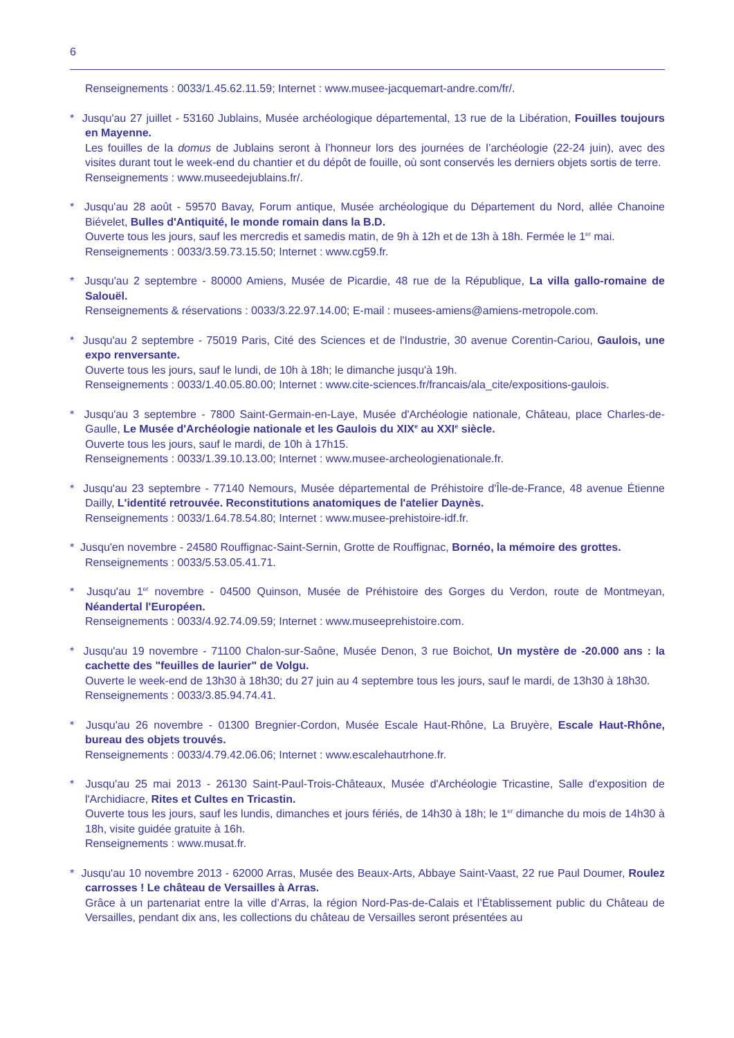6
Renseignements : 0033/1.45.62.11.59; Internet : www.musee-jacquemart-andre.com/fr/.
* Jusqu'au 27 juillet - 53160 Jublains, Musée archéologique départemental, 13 rue de la Libération, Fouilles toujours en Mayenne.
Les fouilles de la domus de Jublains seront à l’honneur lors des journées de l’archéologie (22-24 juin), avec des visites durant tout le week-end du chantier et du dépôt de fouille, où sont conservés les derniers objets sortis de terre.
Renseignements : www.museedejublains.fr/.
* Jusqu'au 28 août - 59570 Bavay, Forum antique, Musée archéologique du Département du Nord, allée Chanoine Biévelet, Bulles d'Antiquité, le monde romain dans la B.D.
Ouverte tous les jours, sauf les mercredis et samedis matin, de 9h à 12h et de 13h à 18h. Fermée le 1<sup>er</sup> mai.
Renseignements : 0033/3.59.73.15.50; Internet : www.cg59.fr.
* Jusqu'au 2 septembre - 80000 Amiens, Musée de Picardie, 48 rue de la République, La villa gallo-romaine de Salouël.
Renseignements & réservations : 0033/3.22.97.14.00; E-mail : musees-amiens@amiens-metropole.com.
* Jusqu'au 2 septembre - 75019 Paris, Cité des Sciences et de l'Industrie, 30 avenue Corentin-Cariou, Gaulois, une expo renversante.
Ouverte tous les jours, sauf le lundi, de 10h à 18h; le dimanche jusqu'à 19h.
Renseignements : 0033/1.40.05.80.00; Internet : www.cite-sciences.fr/francais/ala_cite/expositions-gaulois.
* Jusqu'au 3 septembre - 7800 Saint-Germain-en-Laye, Musée d'Archéologie nationale, Château, place Charles-de-Gaulle, Le Musée d'Archéologie nationale et les Gaulois du XIX<sup>e</sup> au XXI<sup>e</sup> siècle.
Ouverte tous les jours, sauf le mardi, de 10h à 17h15.
Renseignements : 0033/1.39.10.13.00; Internet : www.musee-archeologienationale.fr.
* Jusqu'au 23 septembre - 77140 Nemours, Musée départemental de Préhistoire d'Île-de-France, 48 avenue Étienne Dailly, L'identité retrouvée. Reconstitutions anatomiques de l'atelier Daynès.
Renseignements : 0033/1.64.78.54.80; Internet : www.musee-prehistoire-idf.fr.
* Jusqu'en novembre - 24580 Rouffignac-Saint-Sernin, Grotte de Rouffignac, Bornéo, la mémoire des grottes.
Renseignements : 0033/5.53.05.41.71.
* Jusqu'au 1<sup>er</sup> novembre - 04500 Quinson, Musée de Préhistoire des Gorges du Verdon, route de Montmeyan, Néandertal l'Européen.
Renseignements : 0033/4.92.74.09.59; Internet : www.museeprehistoire.com.
* Jusqu'au 19 novembre - 71100 Chalon-sur-Saône, Musée Denon, 3 rue Boichot, Un mystère de -20.000 ans : la cachette des "feuilles de laurier" de Volgu.
Ouverte le week-end de 13h30 à 18h30; du 27 juin au 4 septembre tous les jours, sauf le mardi, de 13h30 à 18h30.
Renseignements : 0033/3.85.94.74.41.
* Jusqu'au 26 novembre - 01300 Bregnier-Cordon, Musée Escale Haut-Rhône, La Bruyère, Escale Haut-Rhône, bureau des objets trouvés.
Renseignements : 0033/4.79.42.06.06; Internet : www.escalehautrhone.fr.
* Jusqu'au 25 mai 2013 - 26130 Saint-Paul-Trois-Châteaux, Musée d'Archéologie Tricastine, Salle d'exposition de l'Archidiacre, Rites et Cultes en Tricastin.
Ouverte tous les jours, sauf les lundis, dimanches et jours fériés, de 14h30 à 18h; le 1<sup>er</sup> dimanche du mois de 14h30 à 18h, visite guidée gratuite à 16h.
Renseignements : www.musat.fr.
* Jusqu'au 10 novembre 2013 - 62000 Arras, Musée des Beaux-Arts, Abbaye Saint-Vaast, 22 rue Paul Doumer, Roulez carrosses ! Le château de Versailles à Arras.
Grâce à un partenariat entre la ville d’Arras, la région Nord-Pas-de-Calais et l’Établissement public du Château de Versailles, pendant dix ans, les collections du château de Versailles seront présentées au